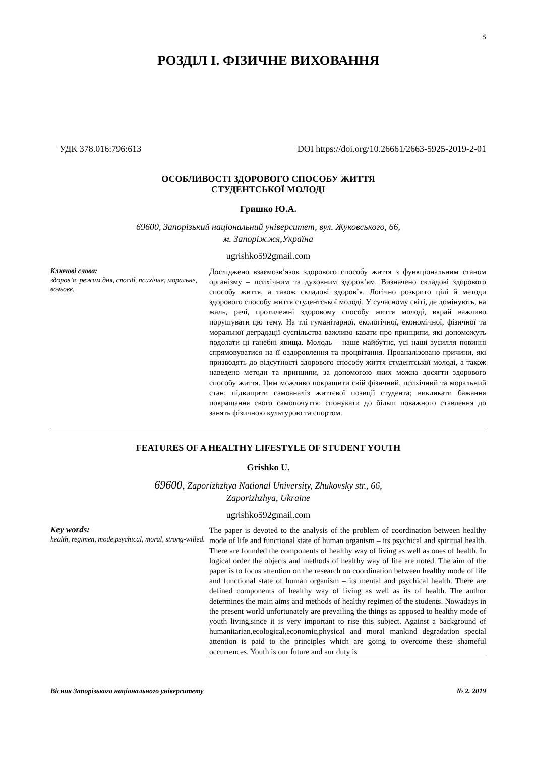5
РОЗДІЛ І. ФІЗИЧНЕ ВИХОВАННЯ
УДК 378.016:796:613 DOI https://doi.org/10.26661/2663-5925-2019-2-01
ОСОБЛИВОСТІ ЗДОРОВОГО СПОСОБУ ЖИТТЯ
СТУДЕНТСЬКОЇ МОЛОДІ
Гришко Ю.А.
69600, Запорізький національний університет, вул. Жуковського, 66,
м. Запоріжжя,Україна
ugrishko592gmail.com
Ключові слова:
здоров’я, режим дня, спосіб, психічне, моральне, вольове.
Досліджено взаємозв’язок здорового способу життя з функціональним станом організму – психічним та духовним здоров’ям. Визначено складові здорового способу життя, а також складові здоров’я. Логічно розкрито цілі й методи здорового способу життя студентської молоді. У сучасному світі, де домінують, на жаль, речі, протилежні здоровому способу життя молоді, вкрай важливо порушувати цю тему. На тлі гуманітарної, екологічної, економічної, фізичної та моральної деградації суспільства важливо казати про принципи, які допоможуть подолати ці ганебні явища. Молодь – наше майбутнє, усі наші зусилля повинні спрямовуватися на її оздоровлення та процвітання. Проаналізовано причини, які призводять до відсутності здорового способу життя студентської молоді, а також наведено методи та принципи, за допомогою яких можна досягти здорового способу життя. Цим можливо покращити свій фізичний, психічний та моральний стан; підвищити самоаналіз життєвої позиції студента; викликати бажання покращання свого самопочуття; спонукати до більш поважного ставлення до занять фізичною культурою та спортом.
FEATURES OF A HEALTHY LIFESTYLE OF STUDENT YOUTH
Grishko U.
69600, Zaporizhzhya National University, Zhukovsky str., 66,
Zaporizhzhya, Ukraine
ugrishko592gmail.com
Key words:
health, regimen, mode,psychical, moral, strong-willed.
The paper is devoted to the analysis of the problem of coordination between healthy mode of life and functional state of human organism – its psychical and spiritual health. There are founded the components of healthy way of living as well as ones of health. In logical order the objects and methods of healthy way of life are noted. The aim of the paper is to focus attention on the research on coordination between healthy mode of life and functional state of human organism – its mental and psychical health. There are defined components of healthy way of living as well as its of health. The author determines the main aims and methods of healthy regimen of the students. Nowadays in the present world unfortunately are prevailing the things as apposed to healthy mode of youth living,since it is very important to rise this subject. Against a background of humanitarian,ecological,economic,physical and moral mankind degradation special attention is paid to the principles which are going to overcome these shameful occurrences. Youth is our future and aur duty is
Вісник Запорізького національного університету № 2, 2019